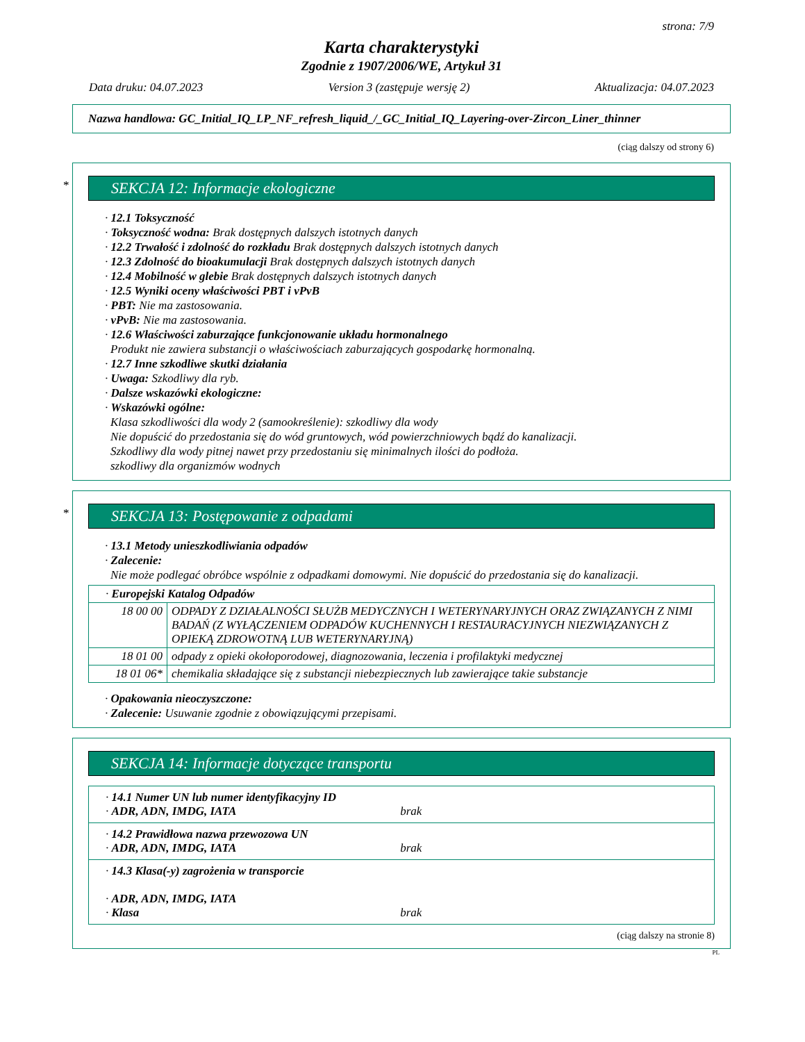strona: 7/9
Karta charakterystyki
Zgodnie z 1907/2006/WE, Artykuł 31
Data druku: 04.07.2023 Version 3 (zastępuje wersję 2) Aktualizacja: 04.07.2023
Nazwa handlowa: GC_Initial_IQ_LP_NF_refresh_liquid_/_GC_Initial_IQ_Layering-over-Zircon_Liner_thinner
(ciąg dalszy od strony 6)
*
SEKCJA 12: Informacje ekologiczne
· 12.1 Toksyczność
· Toksyczność wodna: Brak dostępnych dalszych istotnych danych
· 12.2 Trwałość i zdolność do rozkładu Brak dostępnych dalszych istotnych danych
· 12.3 Zdolność do bioakumulacji Brak dostępnych dalszych istotnych danych
· 12.4 Mobilność w glebie Brak dostępnych dalszych istotnych danych
· 12.5 Wyniki oceny właściwości PBT i vPvB
· PBT: Nie ma zastosowania.
· vPvB: Nie ma zastosowania.
· 12.6 Właściwości zaburzające funkcjonowanie układu hormonalnego
Produkt nie zawiera substancji o właściwościach zaburzających gospodarkę hormonalną.
· 12.7 Inne szkodliwe skutki działania
· Uwaga: Szkodliwy dla ryb.
· Dalsze wskazówki ekologiczne:
· Wskazówki ogólne:
Klasa szkodliwości dla wody 2 (samookreślenie): szkodliwy dla wody
Nie dopuścić do przedostania się do wód gruntowych, wód powierzchniowych bądź do kanalizacji.
Szkodliwy dla wody pitnej nawet przy przedostaniu się minimalnych ilości do podłoża.
szkodliwy dla organizmów wodnych
*
SEKCJA 13: Postępowanie z odpadami
· 13.1 Metody unieszkodliwiania odpadów
· Zalecenie:
Nie może podlegać obróbce wspólnie z odpadkami domowymi. Nie dopuścić do przedostania się do kanalizacji.
| · Europejski Katalog Odpadów | |
| 18 00 00 | ODPADY Z DZIAŁALNOŚCI SŁUŻB MEDYCZNYCH I WETERYNARYJNYCH ORAZ ZWIĄZANYCH Z NIMI BADAŃ (Z WYŁĄCZENIEM ODPADÓW KUCHENNYCH I RESTAURACYJNYCH NIEZWIĄZANYCH Z OPIEKĄ ZDROWOTNĄ LUB WETERYNARYJNĄ) |
| 18 01 00 | odpady z opieki okołoporodowej, diagnozowania, leczenia i profilaktyki medycznej |
| 18 01 06* | chemikalia składające się z substancji niebezpiecznych lub zawierające takie substancje |
· Opakowania nieoczyszczone:
· Zalecenie: Usuwanie zgodnie z obowiązującymi przepisami.
SEKCJA 14: Informacje dotyczące transportu
| · 14.1 Numer UN lub numer identyfikacyjny ID · ADR, ADN, IMDG, IATA brak |
| · 14.2 Prawidłowa nazwa przewozowa UN · ADR, ADN, IMDG, IATA brak |
| · 14.3 Klasa(-y) zagrożenia w transporcie · ADR, ADN, IMDG, IATA · Klasa brak |
(ciąg dalszy na stronie 8)
PL